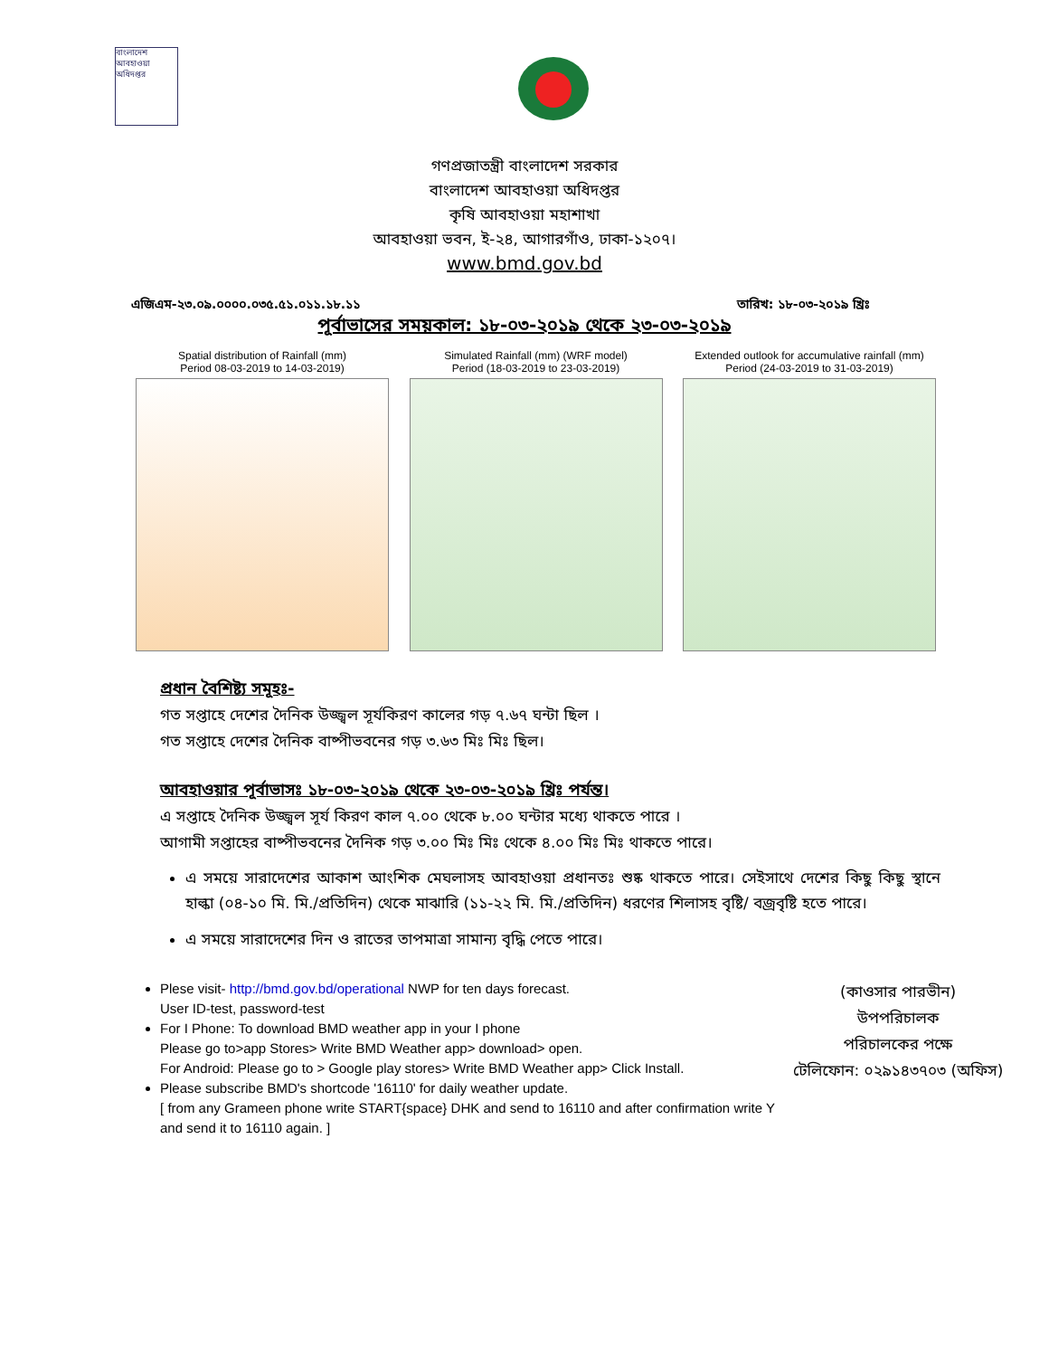বাংলাদেশ আবহাওয়া অধিদপ্তর
গণপ্রজাতন্ত্রী বাংলাদেশ সরকার
বাংলাদেশ আবহাওয়া অধিদপ্তর
কৃষি আবহাওয়া মহাশাখা
আবহাওয়া ভবন, ই-২৪, আগারগাঁও, ঢাকা-১২০৭।
www.bmd.gov.bd
এজিএম-২৩.০৯.০০০০.০৩৫.৫১.০১১.১৮.১১ তারিখ: ১৮-০৩-২০১৯ খ্রিঃ
পূর্বাভাসের সময়কাল: ১৮-০৩-২০১৯ থেকে ২৩-০৩-২০১৯
Spatial distribution of Rainfall (mm)
Period 08-03-2019 to 14-03-2019)
Simulated Rainfall (mm) (WRF model)
Period (18-03-2019 to 23-03-2019)
Extended outlook for accumulative rainfall (mm)
Period (24-03-2019 to 31-03-2019)
প্রধান বৈশিষ্ট্য সমূহঃ-
গত সপ্তাহে দেশের দৈনিক উজ্জ্বল সূর্যকিরণ কালের গড় ৭.৬৭ ঘন্টা ছিল ।
গত সপ্তাহে দেশের দৈনিক বাষ্পীভবনের গড় ৩.৬৩ মিঃ মিঃ ছিল।
আবহাওয়ার পূর্বাভাসঃ ১৮-০৩-২০১৯ থেকে ২৩-০৩-২০১৯ খ্রিঃ পর্যন্ত।
এ সপ্তাহে দৈনিক উজ্জ্বল সূর্য কিরণ কাল ৭.০০ থেকে ৮.০০ ঘন্টার মধ্যে থাকতে পারে ।
আগামী সপ্তাহের বাষ্পীভবনের দৈনিক গড় ৩.০০ মিঃ মিঃ থেকে ৪.০০ মিঃ মিঃ থাকতে পারে।
এ সময়ে সারাদেশের আকাশ আংশিক মেঘলাসহ আবহাওয়া প্রধানতঃ শুষ্ক থাকতে পারে। সেইসাথে দেশের কিছু কিছু স্থানে হাল্কা (০৪-১০ মি. মি./প্রতিদিন) থেকে মাঝারি (১১-২২ মি. মি./প্রতিদিন) ধরণের শিলাসহ বৃষ্টি/ বজ্রবৃষ্টি হতে পারে।
এ সময়ে সারাদেশের দিন ও রাতের তাপমাত্রা সামান্য বৃদ্ধি পেতে পারে।
Plese visit- http://bmd.gov.bd/operational NWP for ten days forecast.
User ID-test, password-test
For I Phone: To download BMD weather app in your I phone
Please go to>app Stores> Write BMD Weather app> download> open.
For Android: Please go to > Google play stores> Write BMD Weather app> Click Install.
Please subscribe BMD's shortcode '16110' for daily weather update.
[ from any Grameen phone write START{space} DHK and send to 16110 and after confirmation write Y and send it to 16110 again. ]
(কাওসার পারভীন)
উপপরিচালক
পরিচালকের পক্ষে
টেলিফোন: ০২৯১৪৩৭০৩ (অফিস)